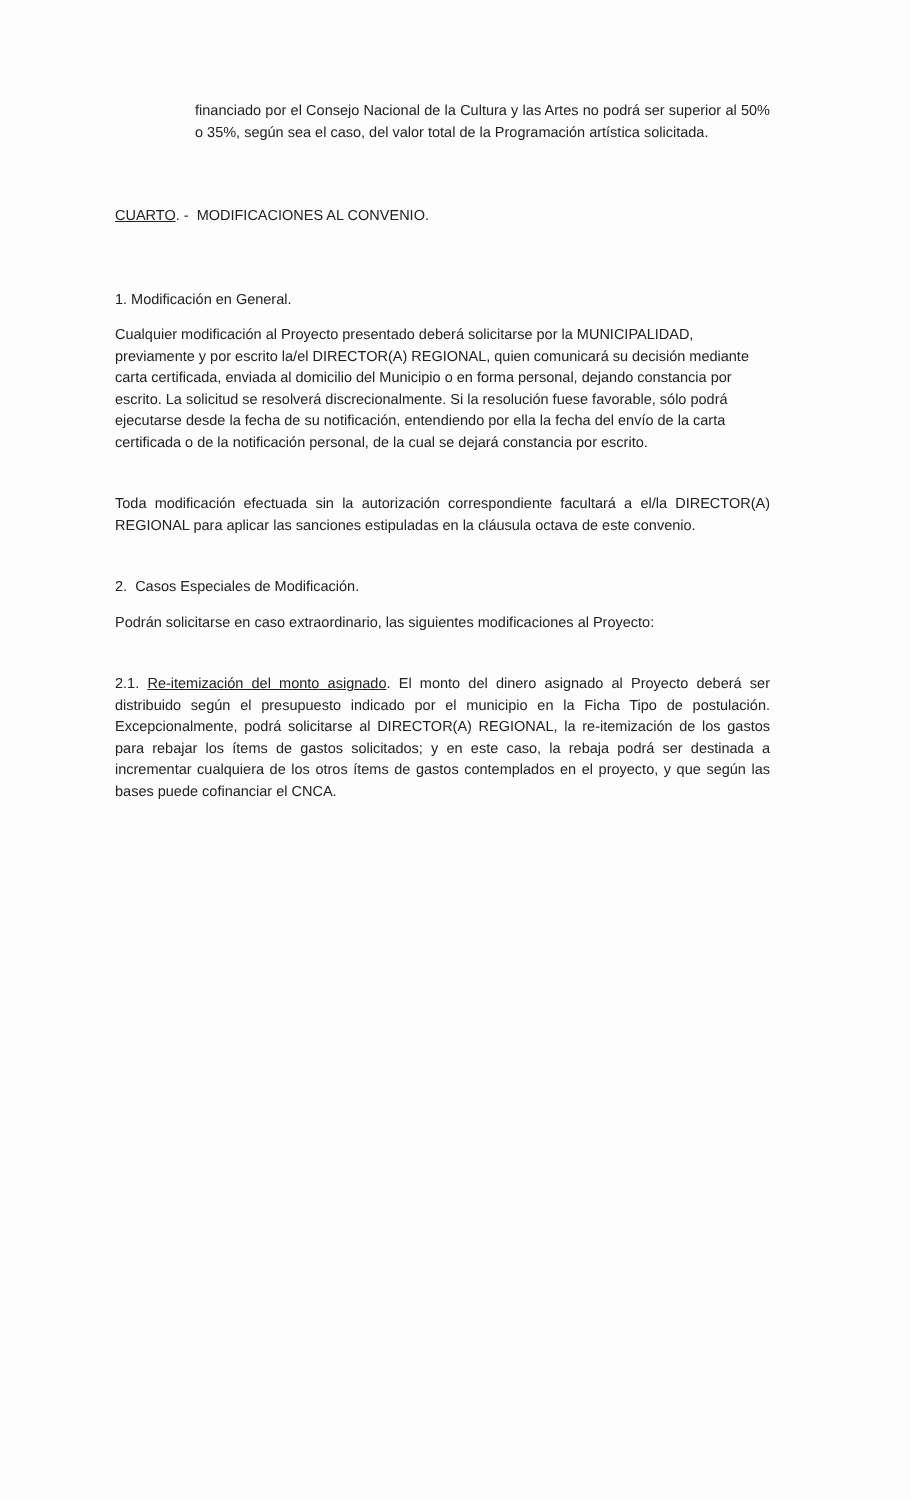financiado por el Consejo Nacional de la Cultura y las Artes no podrá ser superior al 50% o 35%, según sea el caso, del valor total de la Programación artística solicitada.
CUARTO. - MODIFICACIONES AL CONVENIO.
1. Modificación en General.
Cualquier modificación al Proyecto presentado deberá solicitarse por la MUNICIPALIDAD, previamente y por escrito la/el DIRECTOR(A) REGIONAL, quien comunicará su decisión mediante carta certificada, enviada al domicilio del Municipio o en forma personal, dejando constancia por escrito. La solicitud se resolverá discrecionalmente. Si la resolución fuese favorable, sólo podrá ejecutarse desde la fecha de su notificación, entendiendo por ella la fecha del envío de la carta certificada o de la notificación personal, de la cual se dejará constancia por escrito.
Toda modificación efectuada sin la autorización correspondiente facultará a el/la DIRECTOR(A) REGIONAL para aplicar las sanciones estipuladas en la cláusula octava de este convenio.
2. Casos Especiales de Modificación.
Podrán solicitarse en caso extraordinario, las siguientes modificaciones al Proyecto:
2.1. Re-itemización del monto asignado. El monto del dinero asignado al Proyecto deberá ser distribuido según el presupuesto indicado por el municipio en la Ficha Tipo de postulación. Excepcionalmente, podrá solicitarse al DIRECTOR(A) REGIONAL, la re-itemización de los gastos para rebajar los ítems de gastos solicitados; y en este caso, la rebaja podrá ser destinada a incrementar cualquiera de los otros ítems de gastos contemplados en el proyecto, y que según las bases puede cofinanciar el CNCA.